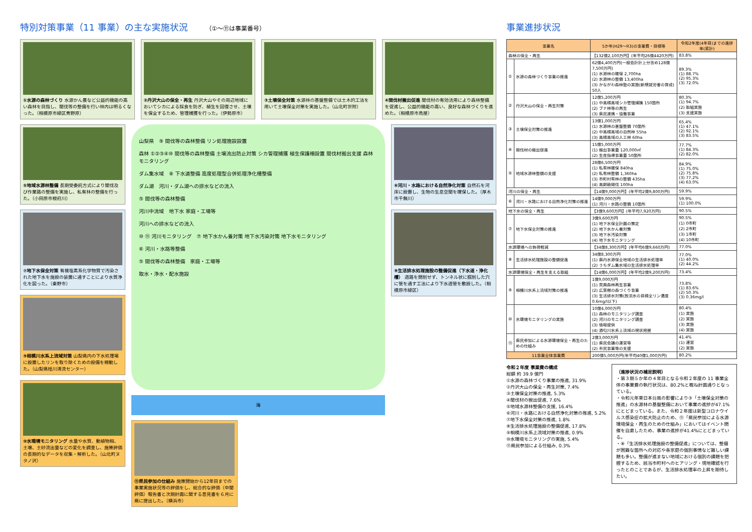特別対策事業（11 事業）の主な実施状況 （①～⑪は事業番号）
①水源の森林づくり 水源かん養など公益的機能の高い森林を目指し、間伐等の整備を行い林内は明るくなった。（相模原市緑区青野原）
②丹沢大山の保全・再生 丹沢大山やその周辺地域においてシカによる採食を防ぎ、植生を回復させ、土壌を保全するため、管理捕獲を行った。（伊勢原市）
③土壌保全対策 水源林の基盤整備では土木的工法を用いて土壌保全対策を実施した。（山北町世附）
④間伐材搬出促進 間伐材の有効活用により森林整備を促進し、公益的機能の高い、良好な森林づくりを進めた。（相模原市鳥屋）
⑤地域水源林整備 長期受委託方式により間伐及び作業路の整備を実施し、私有林の整備を行った。（小田原市根府川）
⑦地下水保全対策 有機塩素系化学物質で汚染された地下水を施設の装置に通すことにより水質浄化を図った。（秦野市）
⑨相模川水系上流域対策 山梨県内の下水処理場に設置したリンを取り除くための設備を稼動した。（山梨県桂川清流センター）
⑩水環境モニタリング 水量や水質、動植物相、土壌、土砂流出量などの変化を調査し、施策評価の長期的なデータを収集・解析した。（山北町ヌタノ沢）
山梨県　⑨ 間伐等の森林整備 リン処理施設設置
森林 ①②③④⑩ 間伐等の森林整備 土壌流出防止対策 シカ管理捕獲 植生保護柵設置 間伐材搬出支援 森林モニタリング
ダム集水域　⑧ 下水道整備 高度処理型合併処理浄化槽整備
ダム湖　河川・ダム湖への排水などの流入
⑤ 間伐等の森林整備
河川中流域　地下水 家庭・工場等
河川への排水などの流入
⑩ ⑪ 河川モニタリング　⑦ 地下水かん養対策 地下水汚染対策 地下水モニタリング
⑥ 河川・水路等整備
⑤ 間伐等の森林整備　家庭・工場等
取水・浄水・配水施設
海
⑪県民参加の仕組み 施策開始から12年目までの事業実施状況等の評価をし、総合的な評価（中間評価）報告書と次期計画に関する意見書を６月に県に提出した。（横浜市）
⑥河川・水路における自然浄化対策 自然石を河床に設置し、生物の生息空間を確保した。（厚木市千無川）
⑧生活排水処理施設の整備促進（下水道・浄化槽） 道路を開削せず、トンネル状に掘削した穴に管を通す工法により下水道管を敷設した。（相模原市緑区）
事業進捗状況
| 事業名 | | 5か年(H29～R3)の事業費・目標等 | 令和2年度(4年目)までの進捗率(累計) |
| --- | --- | --- | --- |
| 森林の保全・再生 | | 【132億2,100万円】(年平均26億4420万円) | 83.8% |
| ① | 水源の森林づくり事業の推進 | 62億4,400万円(一般会計計上分含め128億7,500万円) (1) 水源林の確保 2,700ha (2) 水源林の整備 13,400ha (3) かながわ森林塾の実施(新規就労者の育成) 50人 | 89.3% (1) 88.7% (2) 95.3% (3) 72.0% |
| ② | 丹沢大山の保全・再生対策 | 12億5,200万円 (1) 中高標高域シカ管理捕獲 150箇所 (2) ブナ林等の再生 (3) 県民連携・協働事業 | 80.3% (1) 94.7% (2) 取組実施 (3) 支援実施 |
| ③ | 土壌保全対策の推進 | 13億1,000万円 (1) 水源林の基盤整備 70箇所 (2) 中高標高域の自然林 55ha (3) 高標高域の人工林 60ha | 65.4% (1) 47.1% (2) 92.1% (3) 83.5% |
| ④ | 間伐材の搬出促進 | 15億5,000万円 (1) 搬出事業量 120,000㎥ (2) 生産指導事業量 50箇所 | 77.7% (1) 84.3% (2) 82.0% |
| ⑤ | 地域水源林整備の支援 | 28億6,500万円 (1) 私有林確保 840ha (2) 私有林整備 1,360ha (3) 市町村有林の整備 435ha (4) 高齢級間伐 100ha | 84.9% (1) 75.0% (2) 75.8% (3) 77.2% (4) 63.0% |
| 河川の保全・再生 | | 【14億9,000万円】(年平均2億9,800万円) | 59.9% |
| ⑥ | 河川・水路における自然浄化対策の推進 | 14億9,000万円 (1) 河川・水路の整備 10箇所 | 59.9% (1) 100.0% |
| 地下水の保全・再生 | | 【3億9,600万円】(年平均7,920万円) | 90.5% |
| ⑦ | 地下水保全対策の推進 | 3億9,600万円 (1) 地下水保全計画の策定 (2) 地下水かん養対策 (3) 地下水汚染対策 (4) 地下水モニタリング | 90.5% (1) 0市町 (2) 2市町 (3) 1市町 (4) 10市町 |
| 水源環境への負荷軽減 | | 【34億8,300万円】(年平均6億9,660万円) | 77.0% |
| ⑧ | 生活排水処理施設の整備促進 | 34億8,300万円 (1) 県内水源保全地域の生活排水処理率 (2) うちダム集水域の生活排水処理率 | 77.0% (1) 40.0% (2) 44.2% |
| 水源環境保全・再生を支える取組 | | 【14億6,000万円】(年平均2億9,200万円) | 73.4% |
| ⑨ | 相模川水系上流域対策の推進 | 1億9,000万円 (1) 荒廃森林再生事業 (2) 広葉樹の森づくり事業 (3) 生活排水対策(放流水の目標全リン濃度 0.6mg/l以下) | 73.8% (1) 83.6% (2) 50.3% (3) 0.36mg/l |
| ⑩ | 水環境モニタリングの実施 | 10億4,000万円 (1) 森林のモニタリング調査 (2) 河川のモニタリング調査 (3) 情報提供 (4) 酒匂川水系上流域の現状把握 | 80.4% (1) 実施 (2) 実施 (3) 実施 (4) 実施 |
| ⑪ | 県民参加による水源環境保全・再生のための仕組み | 2億3,000万円 (1) 県民会議の運営等 (2) 市民事業等の支援 | 41.4% (1) 運営 (2) 実施 |
| 11事業全体事業費 | | 200億5,000万円(年平均40億1,000万円) | 80.2% |
令和２年度 事業費の構成
総額 約 39.9 億円
①水源の森林づくり事業の推進, 31.9%
②丹沢大山の保全・再生対策, 7.4%
③土壌保全対策の推進, 5.3%
④間伐材の搬出促進, 7.6%
⑤地域水源林整備の支援, 16.4%
⑥河川・水路における自然浄化対策の推進, 5.2%
⑦地下水保全対策の推進, 1.8%
⑧生活排水処理施設の整備促進, 17.8%
⑨相模川水系上流域対策の推進, 0.9%
⑩水環境モニタリングの実施, 5.4%
⑪県民参加による仕組み, 0.3%
（進捗状況の補足説明）
・第３期５か年の４年目となる令和２年度の 11 事業全体の事業費の執行状況は、80.2%と概ね計画通りとなっている。
・令和元年東日本台風の影響により③「土壌保全対策の推進」の水源林の基盤整備において事業の進捗が47.1%にとどまっている。また、令和２年度は新型コロナウイルス感染症の拡大防止のため、⑪「県民参加による水源環境保全・再生のための仕組み」においてはイベント開催を自粛したため、事業の進捗が41.4%にとどまっている。
・⑧「生活排水処理施設の整備促進」については、整備が困難な箇所への対応や各家庭の個別事情など難しい課題も多い。整備が進まない地域における個別の課題を把握するため、該当市町村へのヒアリング・現地確認を行ったとのことであるが、生活排水処理率の上昇を期待したい。